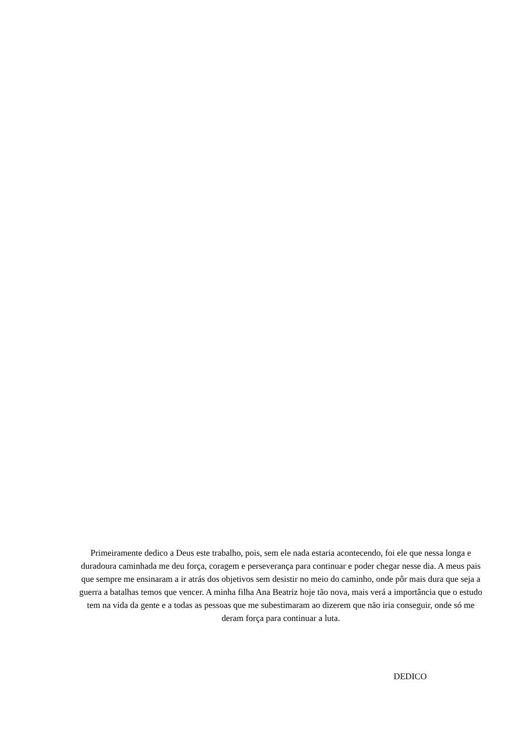Primeiramente dedico a Deus este trabalho, pois, sem ele nada estaria acontecendo, foi ele que nessa longa e duradoura caminhada me deu força, coragem e perseverança para continuar e poder chegar nesse dia. A meus pais que sempre me ensinaram a ir atrás dos objetivos sem desistir no meio do caminho, onde pôr mais dura que seja a guerra a batalhas temos que vencer. A minha filha Ana Beatriz hoje tão nova, mais verá a importância que o estudo tem na vida da gente e a todas as pessoas que me subestimaram ao dizerem que não iria conseguir, onde só me deram força para continuar a luta.
DEDICO